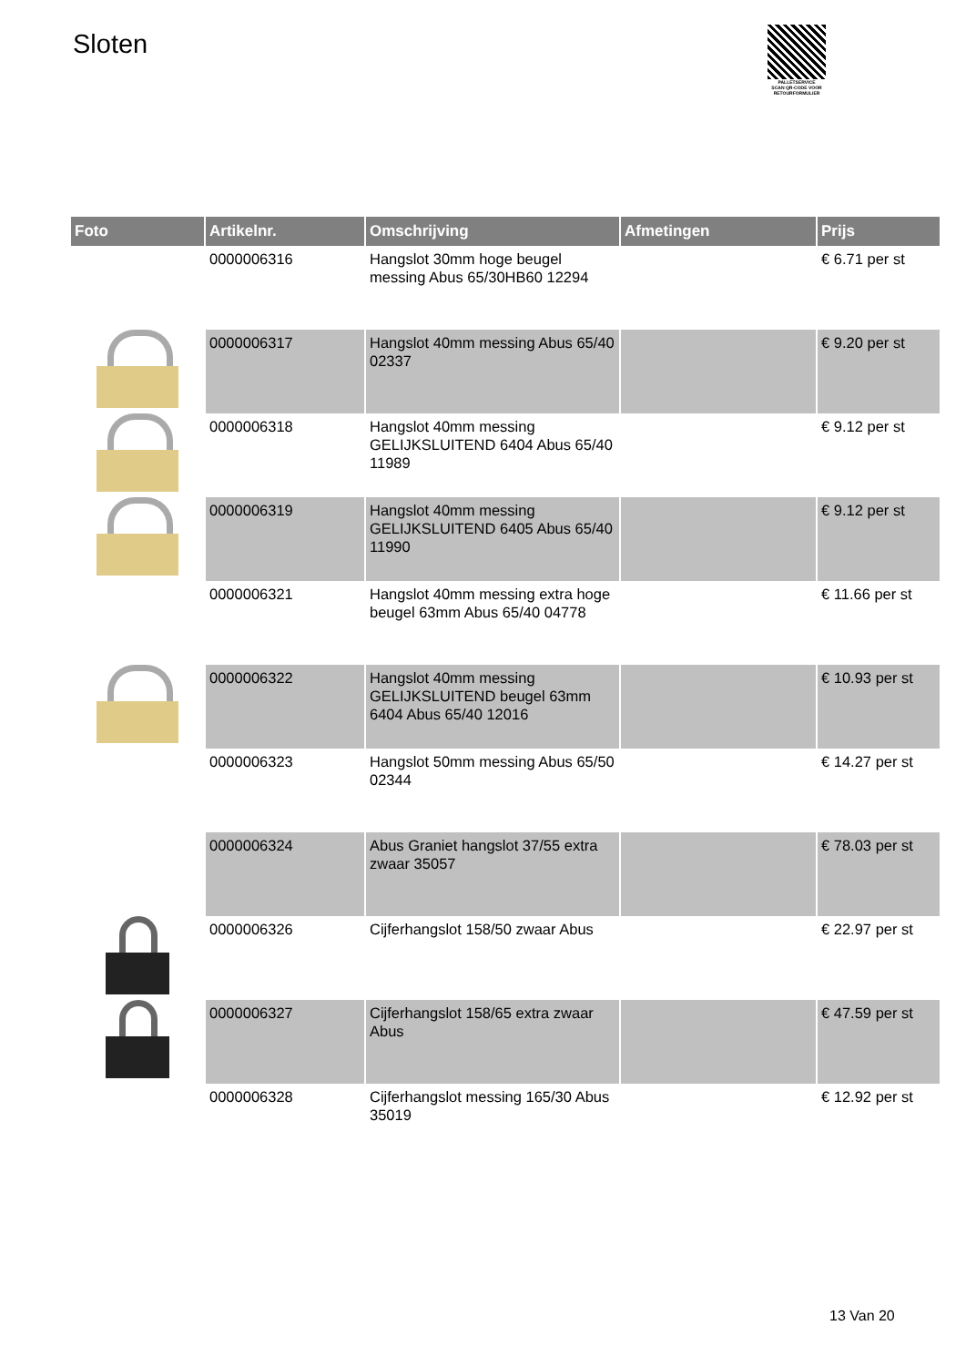Sloten
PALLETSERVICE
SCAN QR-CODE VOOR RETOURFORMULIER
| Foto | Artikelnr. | Omschrijving | Afmetingen | Prijs |
| --- | --- | --- | --- | --- |
| | 0000006316 | Hangslot 30mm hoge beugel messing Abus 65/30HB60 12294 | | € 6.71 per st |
| | 0000006317 | Hangslot 40mm messing Abus 65/40 02337 | | € 9.20 per st |
| | 0000006318 | Hangslot 40mm messing GELIJKSLUITEND 6404 Abus 65/40 11989 | | € 9.12 per st |
| | 0000006319 | Hangslot 40mm messing GELIJKSLUITEND 6405 Abus 65/40 11990 | | € 9.12 per st |
| | 0000006321 | Hangslot 40mm messing extra hoge beugel 63mm Abus 65/40 04778 | | € 11.66 per st |
| | 0000006322 | Hangslot 40mm messing GELIJKSLUITEND beugel 63mm 6404 Abus 65/40 12016 | | € 10.93 per st |
| | 0000006323 | Hangslot 50mm messing Abus 65/50 02344 | | € 14.27 per st |
| | 0000006324 | Abus Graniet hangslot 37/55 extra zwaar 35057 | | € 78.03 per st |
| | 0000006326 | Cijferhangslot 158/50 zwaar Abus | | € 22.97 per st |
| | 0000006327 | Cijferhangslot 158/65 extra zwaar Abus | | € 47.59 per st |
| | 0000006328 | Cijferhangslot messing 165/30 Abus 35019 | | € 12.92 per st |
13 Van 20